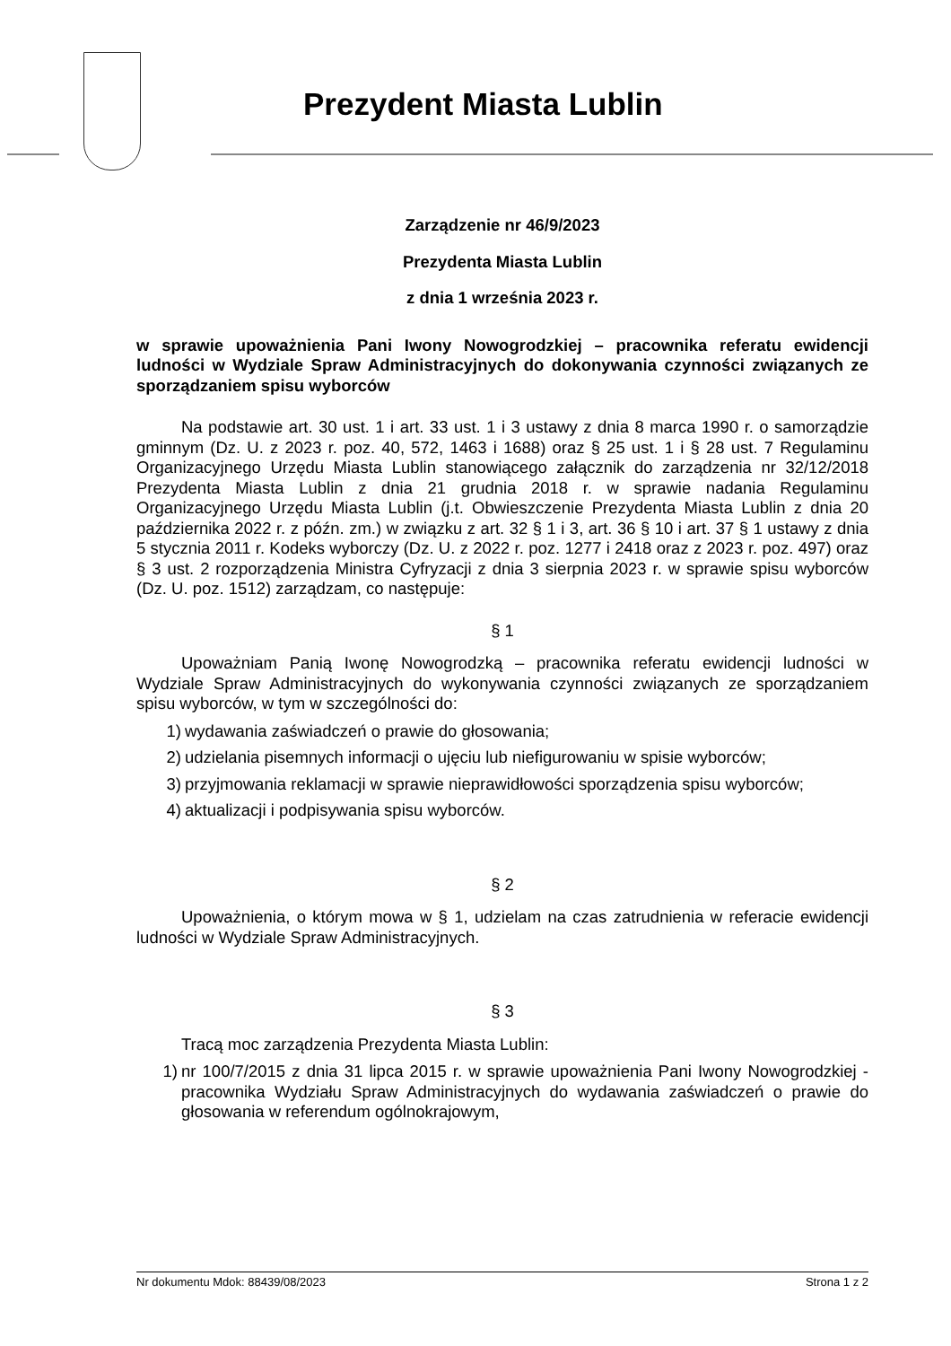Prezydent Miasta Lublin
Zarządzenie nr 46/9/2023
Prezydenta Miasta Lublin
z dnia 1 września 2023 r.
w sprawie upoważnienia Pani Iwony Nowogrodzkiej – pracownika referatu ewidencji ludności w Wydziale Spraw Administracyjnych do dokonywania czynności związanych ze sporządzaniem spisu wyborców
Na podstawie art. 30 ust. 1 i art. 33 ust. 1 i 3 ustawy z dnia 8 marca 1990 r. o samorządzie gminnym (Dz. U. z 2023 r. poz. 40, 572, 1463 i 1688) oraz § 25 ust. 1 i § 28 ust. 7 Regulaminu Organizacyjnego Urzędu Miasta Lublin stanowiącego załącznik do zarządzenia nr 32/12/2018 Prezydenta Miasta Lublin z dnia 21 grudnia 2018 r. w sprawie nadania Regulaminu Organizacyjnego Urzędu Miasta Lublin (j.t. Obwieszczenie Prezydenta Miasta Lublin z dnia 20 października 2022 r. z późn. zm.) w związku z art. 32 § 1 i 3, art. 36 § 10 i art. 37 § 1 ustawy z dnia 5 stycznia 2011 r. Kodeks wyborczy (Dz. U. z 2022 r. poz. 1277 i 2418 oraz z 2023 r. poz. 497) oraz § 3 ust. 2 rozporządzenia Ministra Cyfryzacji z dnia 3 sierpnia 2023 r. w sprawie spisu wyborców (Dz. U. poz. 1512) zarządzam, co następuje:
§ 1
Upoważniam Panią Iwonę Nowogrodzką – pracownika referatu ewidencji ludności w Wydziale Spraw Administracyjnych do wykonywania czynności związanych ze sporządzaniem spisu wyborców, w tym w szczególności do:
1) wydawania zaświadczeń o prawie do głosowania;
2) udzielania pisemnych informacji o ujęciu lub niefigurowaniu w spisie wyborców;
3) przyjmowania reklamacji w sprawie nieprawidłowości sporządzenia spisu wyborców;
4) aktualizacji i podpisywania spisu wyborców.
§ 2
Upoważnienia, o którym mowa w § 1, udzielam na czas zatrudnienia w referacie ewidencji ludności w Wydziale Spraw Administracyjnych.
§ 3
Tracą moc zarządzenia Prezydenta Miasta Lublin:
1) nr 100/7/2015 z dnia 31 lipca 2015 r. w sprawie upoważnienia Pani Iwony Nowogrodzkiej - pracownika Wydziału Spraw Administracyjnych do wydawania zaświadczeń o prawie do głosowania w referendum ogólnokrajowym,
Nr dokumentu Mdok: 88439/08/2023 Strona 1 z 2